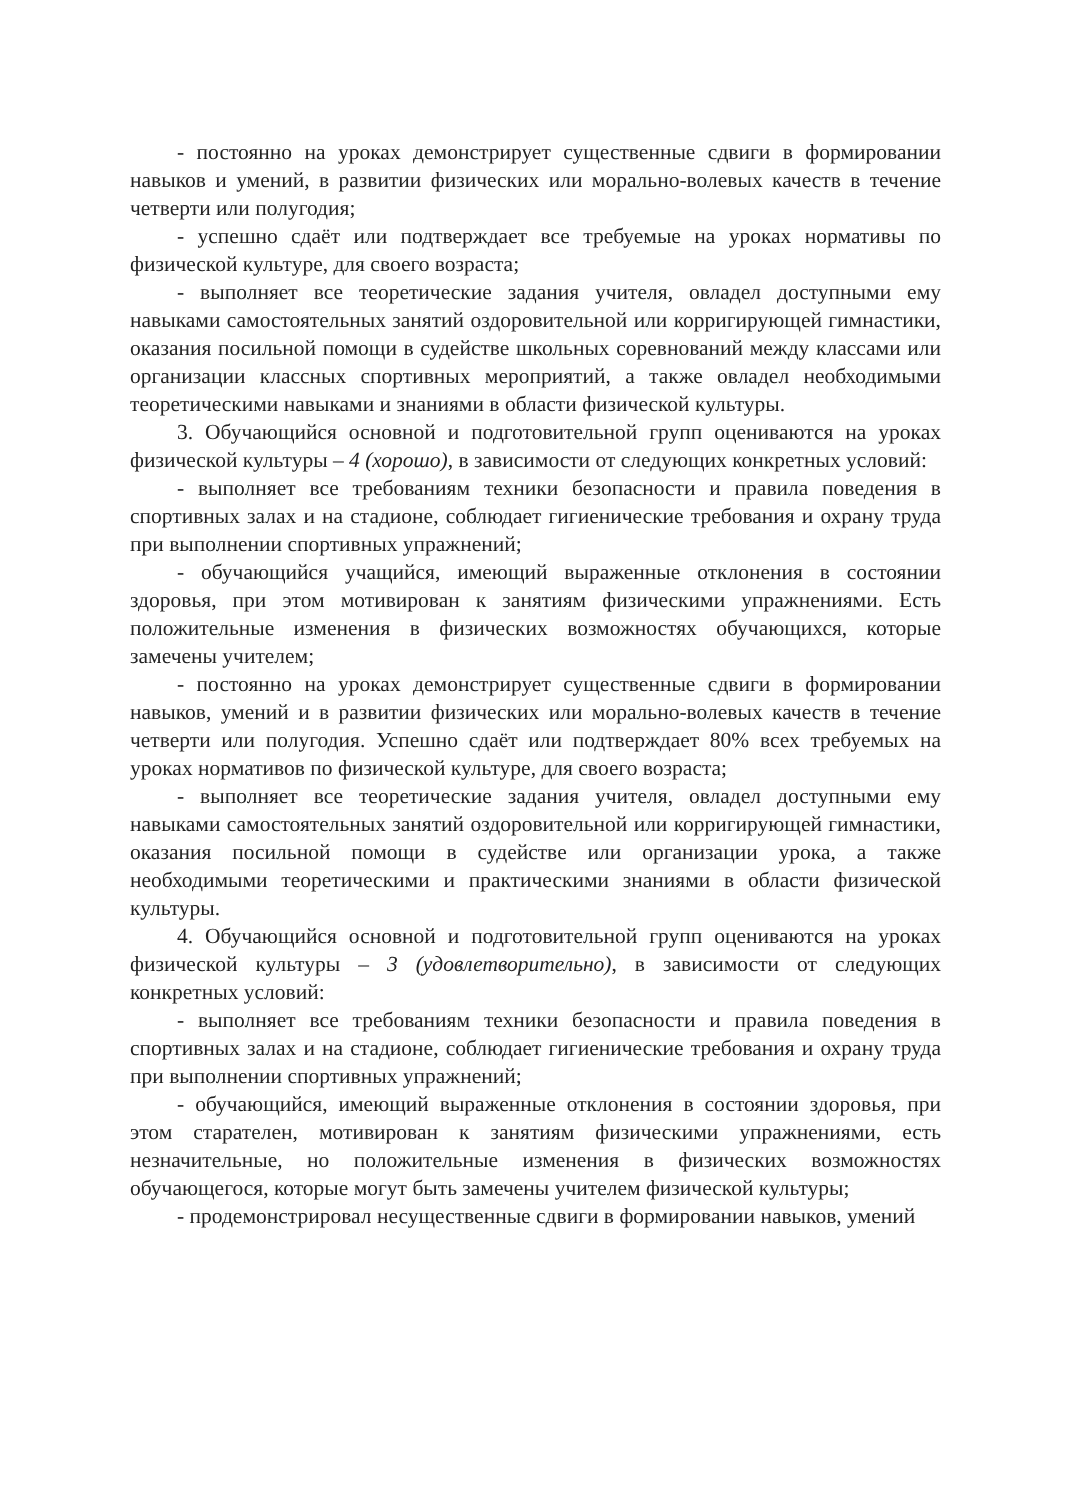- постоянно на уроках демонстрирует существенные сдвиги в формировании навыков и умений, в развитии физических или морально-волевых качеств в течение четверти или полугодия;
- успешно сдаёт или подтверждает все требуемые на уроках нормативы по физической культуре, для своего возраста;
- выполняет все теоретические задания учителя, овладел доступными ему навыками самостоятельных занятий оздоровительной или корригирующей гимнастики, оказания посильной помощи в судействе школьных соревнований между классами или организации классных спортивных мероприятий, а также овладел необходимыми теоретическими навыками и знаниями в области физической культуры.
3. Обучающийся основной и подготовительной групп оцениваются на уроках физической культуры – 4 (хорошо), в зависимости от следующих конкретных условий:
- выполняет все требованиям техники безопасности и правила поведения в спортивных залах и на стадионе, соблюдает гигиенические требования и охрану труда при выполнении спортивных упражнений;
- обучающийся учащийся, имеющий выраженные отклонения в состоянии здоровья, при этом мотивирован к занятиям физическими упражнениями. Есть положительные изменения в физических возможностях обучающихся, которые замечены учителем;
- постоянно на уроках демонстрирует существенные сдвиги в формировании навыков, умений и в развитии физических или морально-волевых качеств в течение четверти или полугодия. Успешно сдаёт или подтверждает 80% всех требуемых на уроках нормативов по физической культуре, для своего возраста;
- выполняет все теоретические задания учителя, овладел доступными ему навыками самостоятельных занятий оздоровительной или корригирующей гимнастики, оказания посильной помощи в судействе или организации урока, а также необходимыми теоретическими и практическими знаниями в области физической культуры.
4. Обучающийся основной и подготовительной групп оцениваются на уроках физической культуры – 3 (удовлетворительно), в зависимости от следующих конкретных условий:
- выполняет все требованиям техники безопасности и правила поведения в спортивных залах и на стадионе, соблюдает гигиенические требования и охрану труда при выполнении спортивных упражнений;
- обучающийся, имеющий выраженные отклонения в состоянии здоровья, при этом старателен, мотивирован к занятиям физическими упражнениями, есть незначительные, но положительные изменения в физических возможностях обучающегося, которые могут быть замечены учителем физической культуры;
- продемонстрировал несущественные сдвиги в формировании навыков, умений